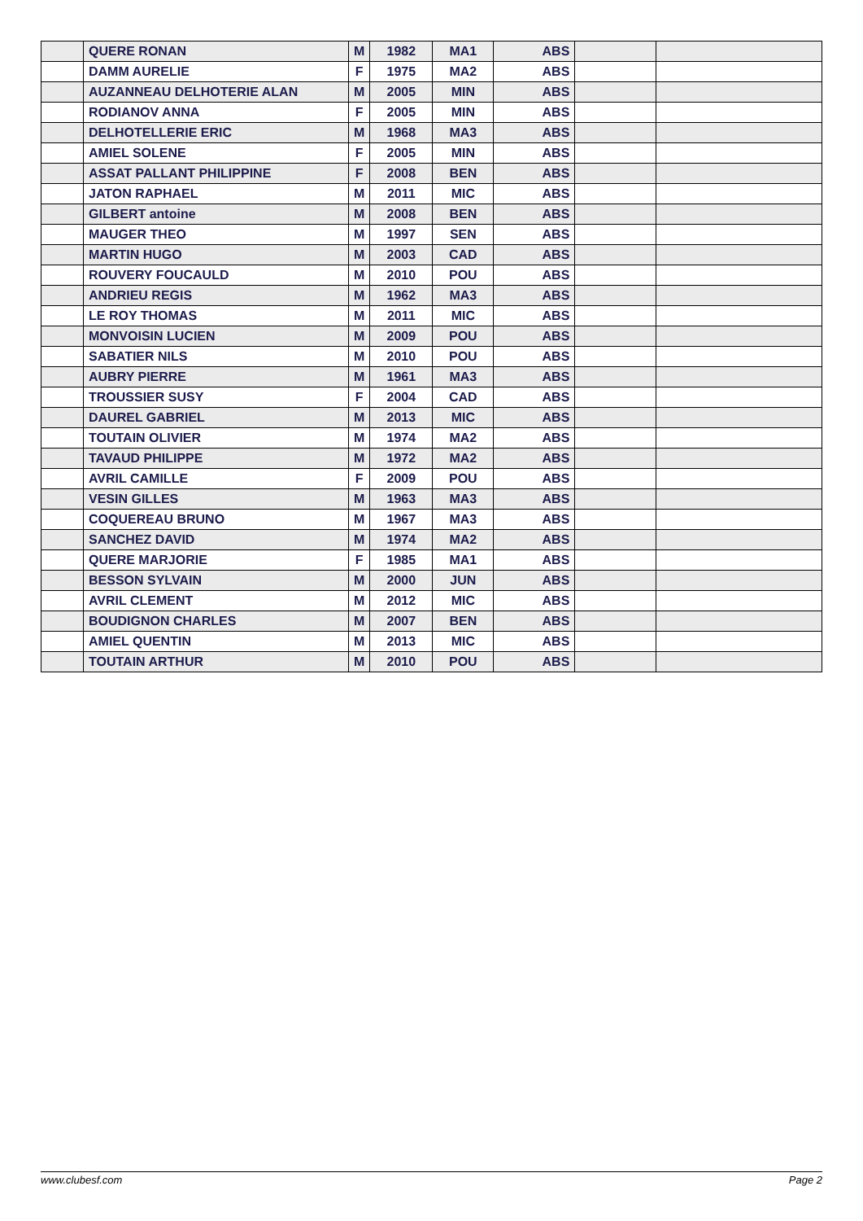| | QUERE RONAN | M | 1982 | MA1 | ABS | | |
| | DAMM AURELIE | F | 1975 | MA2 | ABS | | |
| | AUZANNEAU DELHOTERIE ALAN | M | 2005 | MIN | ABS | | |
| | RODIANOV ANNA | F | 2005 | MIN | ABS | | |
| | DELHOTELLERIE ERIC | M | 1968 | MA3 | ABS | | |
| | AMIEL SOLENE | F | 2005 | MIN | ABS | | |
| | ASSAT PALLANT PHILIPPINE | F | 2008 | BEN | ABS | | |
| | JATON RAPHAEL | M | 2011 | MIC | ABS | | |
| | GILBERT antoine | M | 2008 | BEN | ABS | | |
| | MAUGER THEO | M | 1997 | SEN | ABS | | |
| | MARTIN HUGO | M | 2003 | CAD | ABS | | |
| | ROUVERY FOUCAULD | M | 2010 | POU | ABS | | |
| | ANDRIEU REGIS | M | 1962 | MA3 | ABS | | |
| | LE ROY THOMAS | M | 2011 | MIC | ABS | | |
| | MONVOISIN LUCIEN | M | 2009 | POU | ABS | | |
| | SABATIER NILS | M | 2010 | POU | ABS | | |
| | AUBRY PIERRE | M | 1961 | MA3 | ABS | | |
| | TROUSSIER SUSY | F | 2004 | CAD | ABS | | |
| | DAUREL GABRIEL | M | 2013 | MIC | ABS | | |
| | TOUTAIN OLIVIER | M | 1974 | MA2 | ABS | | |
| | TAVAUD PHILIPPE | M | 1972 | MA2 | ABS | | |
| | AVRIL CAMILLE | F | 2009 | POU | ABS | | |
| | VESIN GILLES | M | 1963 | MA3 | ABS | | |
| | COQUEREAU BRUNO | M | 1967 | MA3 | ABS | | |
| | SANCHEZ DAVID | M | 1974 | MA2 | ABS | | |
| | QUERE MARJORIE | F | 1985 | MA1 | ABS | | |
| | BESSON SYLVAIN | M | 2000 | JUN | ABS | | |
| | AVRIL CLEMENT | M | 2012 | MIC | ABS | | |
| | BOUDIGNON CHARLES | M | 2007 | BEN | ABS | | |
| | AMIEL QUENTIN | M | 2013 | MIC | ABS | | |
| | TOUTAIN ARTHUR | M | 2010 | POU | ABS | | |
www.clubesf.com Page 2